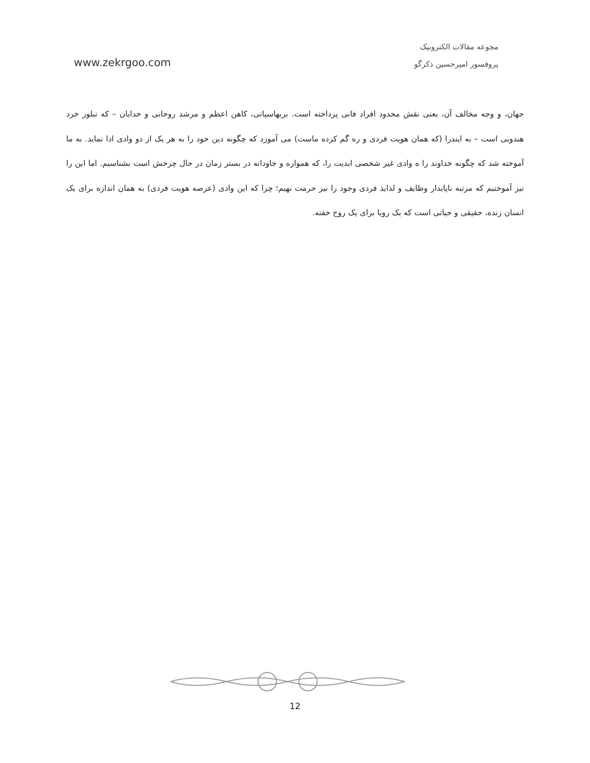www.zekrgoo.com
مجوعه مقالات الکترونیک
پروفسور امیرحسین ذکرگو
جهان، و وجه مخالف آن، یعنی نقش محدود افراد فانی پرداخته است. بریهاسپاتی، کاهن اعظم و مرشد روحانی و خدایان – که تبلور خرد هندویی است – به ایندرا (که همان هویت فردی و ره گم کرده ماست) می آموزد که چگونه دین خود را به هر یک از دو وادی ادا نماید. به ما آموخته شد که چگونه خداوند را ه وادی غیر شخصی ابدیت را، که همواره و جاودانه در بستر زمان در حال چرخش است بشناسیم. اما این را نیز آموختیم که مرتبه ناپایدار وظایف و لذایذ فردی وجود را نیز حرمت نهیم؛ چرا که این وادی (عرصه هویت فردی) به همان اندازه برای یک انسان زنده، حقیقی و حیاتی است که یک رویا برای یک روح خفته.
12